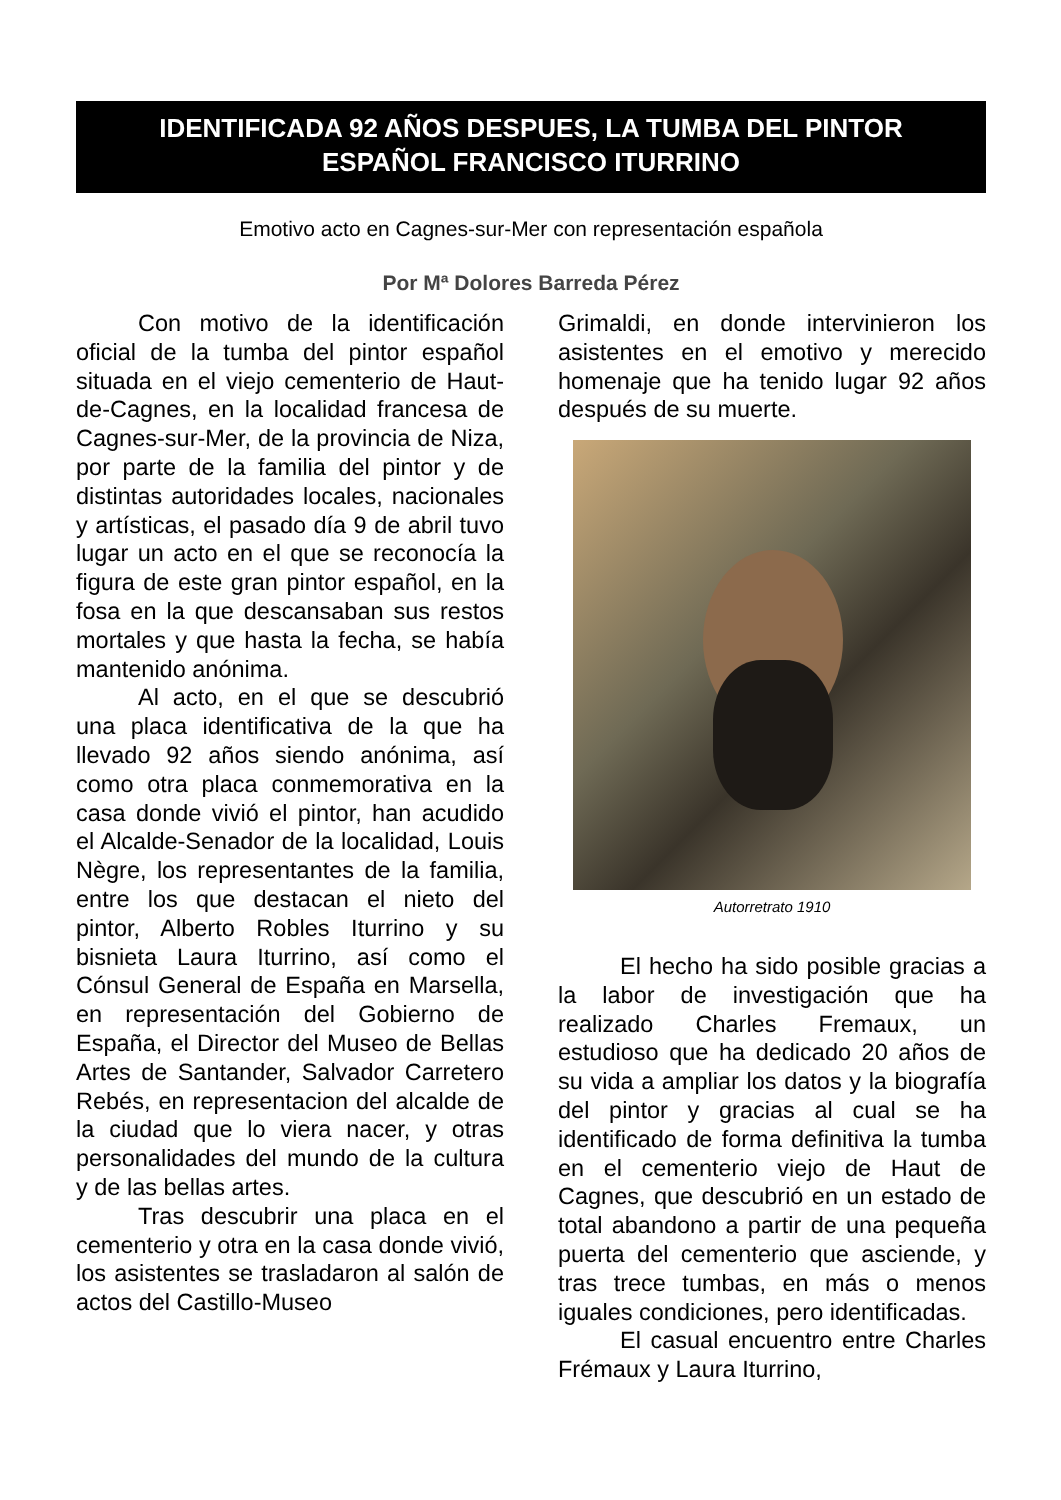IDENTIFICADA 92 AÑOS DESPUES, LA TUMBA DEL PINTOR
ESPAÑOL FRANCISCO ITURRINO
Emotivo acto en Cagnes-sur-Mer con representación española
Por Mª Dolores Barreda Pérez
Con motivo de la identificación oficial de la tumba del pintor español situada en el viejo cementerio de Haut-de-Cagnes, en la localidad francesa de Cagnes-sur-Mer, de la provincia de Niza, por parte de la familia del pintor y de distintas autoridades locales, nacionales y artísticas, el pasado día 9 de abril tuvo lugar un acto en el que se reconocía la figura de este gran pintor español, en la fosa en la que descansaban sus restos mortales y que hasta la fecha, se había mantenido anónima.
Al acto, en el que se descubrió una placa identificativa de la que ha llevado 92 años siendo anónima, así como otra placa conmemorativa en la casa donde vivió el pintor, han acudido el Alcalde-Senador de la localidad, Louis Nègre, los representantes de la familia, entre los que destacan el nieto del pintor, Alberto Robles Iturrino y su bisnieta Laura Iturrino, así como el Cónsul General de España en Marsella, en representación del Gobierno de España, el Director del Museo de Bellas Artes de Santander, Salvador Carretero Rebés, en representacion del alcalde de la ciudad que lo viera nacer, y otras personalidades del mundo de la cultura y de las bellas artes.
Tras descubrir una placa en el cementerio y otra en la casa donde vivió, los asistentes se trasladaron al salón de actos del Castillo-Museo
Grimaldi, en donde intervinieron los asistentes en el emotivo y merecido homenaje que ha tenido lugar 92 años después de su muerte.
Autorretrato 1910
El hecho ha sido posible gracias a la labor de investigación que ha realizado Charles Fremaux, un estudioso que ha dedicado 20 años de su vida a ampliar los datos y la biografía del pintor y gracias al cual se ha identificado de forma definitiva la tumba en el cementerio viejo de Haut de Cagnes, que descubrió en un estado de total abandono a partir de una pequeña puerta del cementerio que asciende, y tras trece tumbas, en más o menos iguales condiciones, pero identificadas.
El casual encuentro entre Charles Frémaux y Laura Iturrino,